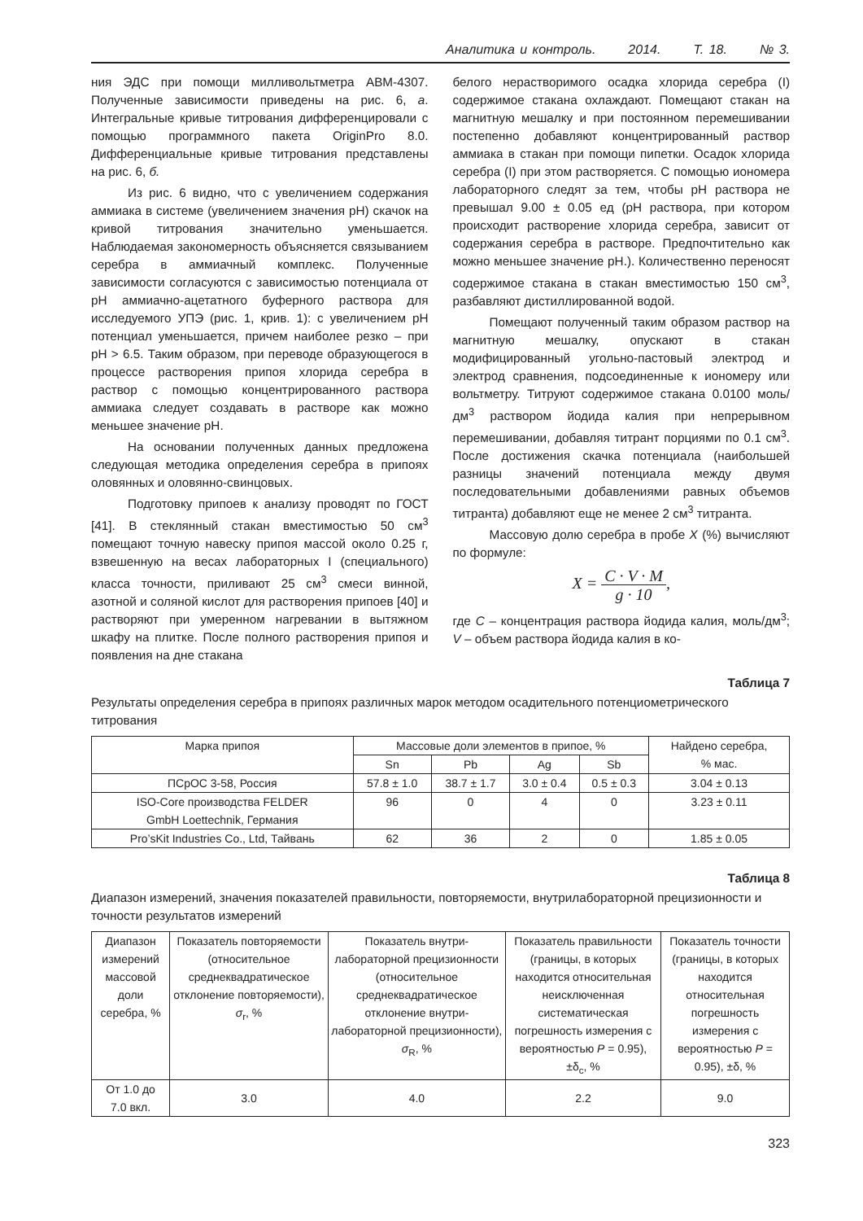Аналитика и контроль. 2014. Т. 18. № 3.
ния ЭДС при помощи милливольтметра АВМ-4307. Полученные зависимости приведены на рис. 6, а. Интегральные кривые титрования дифференцировали с помощью программного пакета OriginPro 8.0. Дифференциальные кривые титрования представлены на рис. 6, б.
Из рис. 6 видно, что с увеличением содержания аммиака в системе (увеличением значения pH) скачок на кривой титрования значительно уменьшается. Наблюдаемая закономерность объясняется связыванием серебра в аммиачный комплекс. Полученные зависимости согласуются с зависимостью потенциала от pH аммиачно-ацетатного буферного раствора для исследуемого УПЭ (рис. 1, крив. 1): с увеличением pH потенциал уменьшается, причем наиболее резко – при pH > 6.5. Таким образом, при переводе образующегося в процессе растворения припоя хлорида серебра в раствор с помощью концентрированного раствора аммиака следует создавать в растворе как можно меньшее значение pH.
На основании полученных данных предложена следующая методика определения серебра в припоях оловянных и оловянно-свинцовых.
Подготовку припоев к анализу проводят по ГОСТ [41]. В стеклянный стакан вместимостью 50 см<sup>3</sup> помещают точную навеску припоя массой около 0.25 г, взвешенную на весах лабораторных I (специального) класса точности, приливают 25 см<sup>3</sup> смеси винной, азотной и соляной кислот для растворения припоев [40] и растворяют при умеренном нагревании в вытяжном шкафу на плитке. После полного растворения припоя и появления на дне стакана
белого нерастворимого осадка хлорида серебра (I) содержимое стакана охлаждают. Помещают стакан на магнитную мешалку и при постоянном перемешивании постепенно добавляют концентрированный раствор аммиака в стакан при помощи пипетки. Осадок хлорида серебра (I) при этом растворяется. С помощью иономера лабораторного следят за тем, чтобы pH раствора не превышал 9.00 ± 0.05 ед (pH раствора, при котором происходит растворение хлорида серебра, зависит от содержания серебра в растворе. Предпочтительно как можно меньшее значение pH.). Количественно переносят содержимое стакана в стакан вместимостью 150 см<sup>3</sup>, разбавляют дистиллированной водой.
Помещают полученный таким образом раствор на магнитную мешалку, опускают в стакан модифицированный угольно-пастовый электрод и электрод сравнения, подсоединенные к иономеру или вольтметру. Титруют содержимое стакана 0.0100 моль/дм<sup>3</sup> раствором йодида калия при непрерывном перемешивании, добавляя титрант порциями по 0.1 см<sup>3</sup>. После достижения скачка потенциала (наибольшей разницы значений потенциала между двумя последовательными добавлениями равных объемов титранта) добавляют еще не менее 2 см<sup>3</sup> титранта.
Массовую долю серебра в пробе X (%) вычисляют по формуле:
X = C · V · M g · 10,
где C – концентрация раствора йодида калия, моль/дм<sup>3</sup>; V – объем раствора йодида калия в ко-
Таблица 7
Результаты определения серебра в припоях различных марок методом осадительного потенциометрического титрования
| Марка припоя | Массовые доли элементов в припое, % | | | | Найдено серебра, % мас. |
| --- | --- | --- | --- | --- | --- |
| | Sn | Pb | Ag | Sb | |
| ПСрОС 3-58, Россия | 57.8 ± 1.0 | 38.7 ± 1.7 | 3.0 ± 0.4 | 0.5 ± 0.3 | 3.04 ± 0.13 |
| ISO-Core производства FELDER GmbH Loettechnik, Германия | 96 | 0 | 4 | 0 | 3.23 ± 0.11 |
| Pro’sKit Industries Co., Ltd, Тайвань | 62 | 36 | 2 | 0 | 1.85 ± 0.05 |
Таблица 8
Диапазон измерений, значения показателей правильности, повторяемости, внутрилабораторной прецизионности и точности результатов измерений
| Диапазон измерений массовой доли серебра, % | Показатель повторяемости (относительное среднеквадратическое отклонение повторяемости), σ<sub>r</sub>, % | Показатель внутри-лабораторной прецизионности (относительное среднеквадратическое отклонение внутри-лабораторной прецизионности), σ<sub>R</sub>, % | Показатель правильности (границы, в которых находится относительная неисключенная систематическая погрешность измерения с вероятностью P = 0.95), ±δ<sub>c</sub>, % | Показатель точности (границы, в которых находится относительная погрешность измерения с вероятностью P = 0.95), ±δ, % |
| --- | --- | --- | --- | --- |
| От 1.0 до 7.0 вкл. | 3.0 | 4.0 | 2.2 | 9.0 |
323